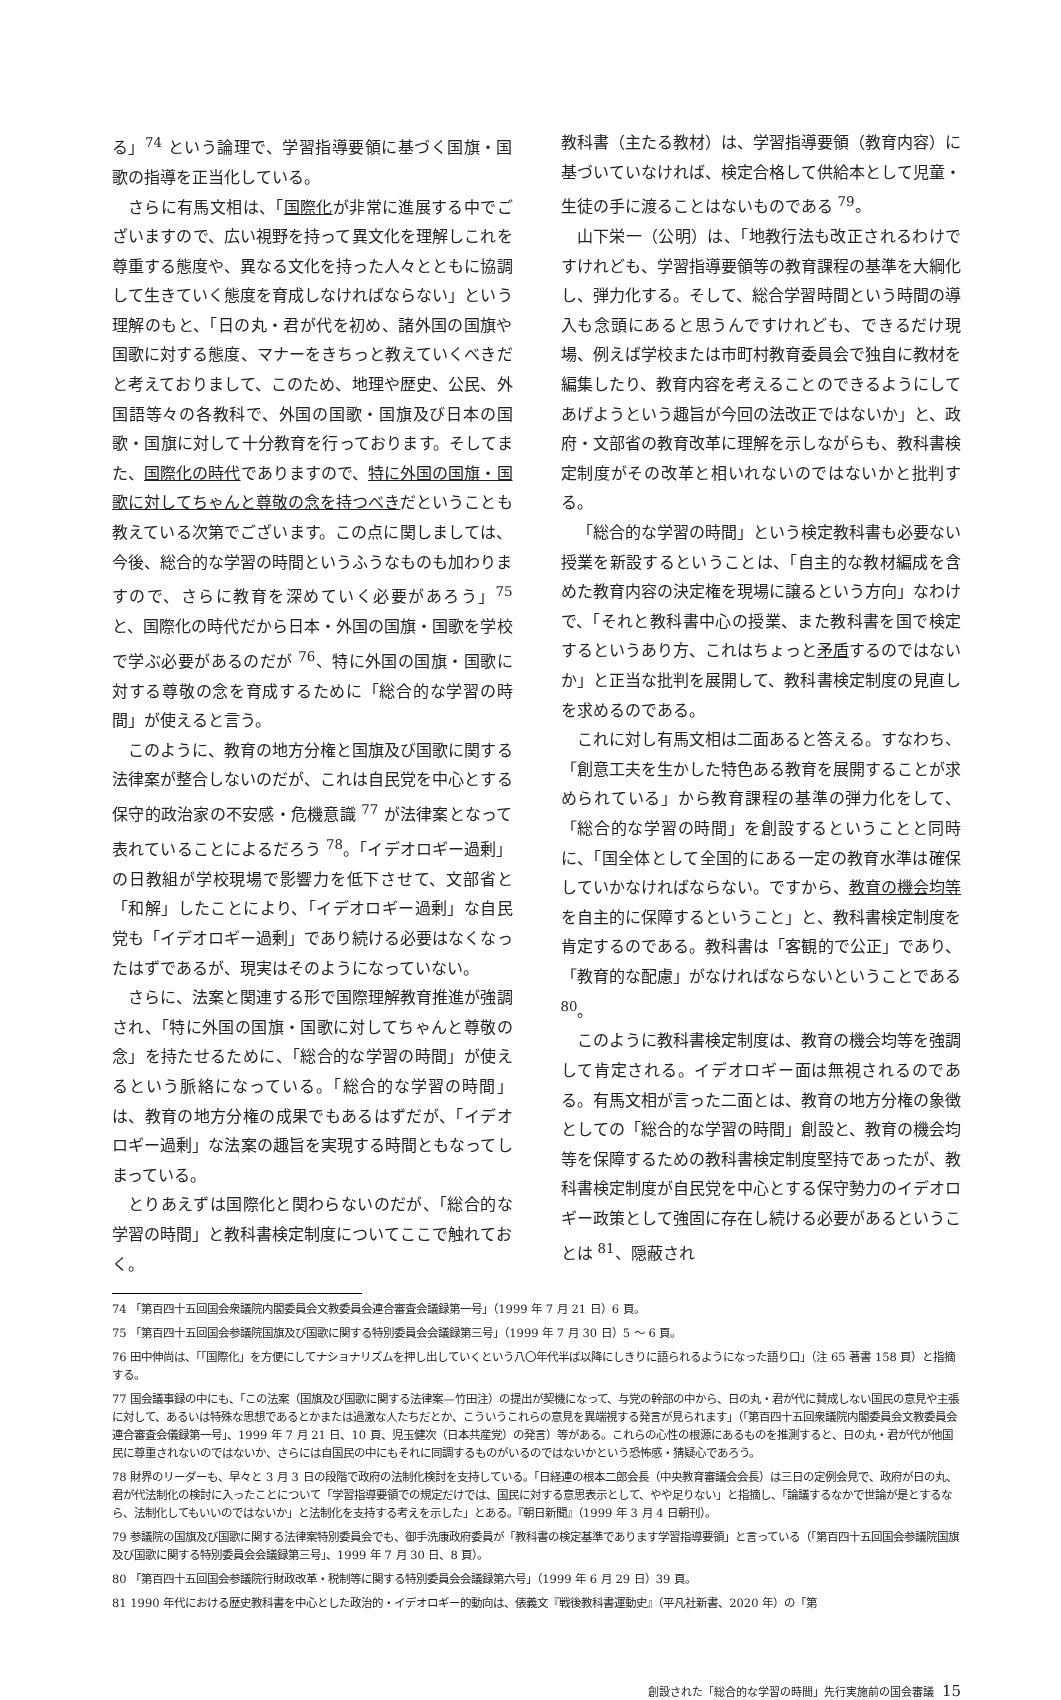る」<sup>74</sup> という論理で、学習指導要領に基づく国旗・国歌の指導を正当化している。
さらに有馬文相は、「国際化が非常に進展する中でございますので、広い視野を持って異文化を理解しこれを尊重する態度や、異なる文化を持った人々とともに協調して生きていく態度を育成しなければならない」という理解のもと、「日の丸・君が代を初め、諸外国の国旗や国歌に対する態度、マナーをきちっと教えていくべきだと考えておりまして、このため、地理や歴史、公民、外国語等々の各教科で、外国の国歌・国旗及び日本の国歌・国旗に対して十分教育を行っております。そしてまた、国際化の時代でありますので、特に外国の国旗・国歌に対してちゃんと尊敬の念を持つべきだということも教えている次第でございます。この点に関しましては、今後、総合的な学習の時間というふうなものも加わりますので、さらに教育を深めていく必要があろう」<sup>75</sup> と、国際化の時代だから日本・外国の国旗・国歌を学校で学ぶ必要があるのだが <sup>76</sup>、特に外国の国旗・国歌に対する尊敬の念を育成するために「総合的な学習の時間」が使えると言う。
このように、教育の地方分権と国旗及び国歌に関する法律案が整合しないのだが、これは自民党を中心とする保守的政治家の不安感・危機意識 <sup>77</sup> が法律案となって表れていることによるだろう <sup>78</sup>。「イデオロギー過剰」の日教組が学校現場で影響力を低下させて、文部省と「和解」したことにより、「イデオロギー過剰」な自民党も「イデオロギー過剰」であり続ける必要はなくなったはずであるが、現実はそのようになっていない。
さらに、法案と関連する形で国際理解教育推進が強調され、「特に外国の国旗・国歌に対してちゃんと尊敬の念」を持たせるために、「総合的な学習の時間」が使えるという脈絡になっている。「総合的な学習の時間」は、教育の地方分権の成果でもあるはずだが、「イデオロギー過剰」な法案の趣旨を実現する時間ともなってしまっている。
とりあえずは国際化と関わらないのだが、「総合的な学習の時間」と教科書検定制度についてここで触れておく。
教科書（主たる教材）は、学習指導要領（教育内容）に基づいていなければ、検定合格して供給本として児童・生徒の手に渡ることはないものである <sup>79</sup>。
山下栄一（公明）は、「地教行法も改正されるわけですけれども、学習指導要領等の教育課程の基準を大綱化し、弾力化する。そして、総合学習時間という時間の導入も念頭にあると思うんですけれども、できるだけ現場、例えば学校または市町村教育委員会で独自に教材を編集したり、教育内容を考えることのできるようにしてあげようという趣旨が今回の法改正ではないか」と、政府・文部省の教育改革に理解を示しながらも、教科書検定制度がその改革と相いれないのではないかと批判する。
「総合的な学習の時間」という検定教科書も必要ない授業を新設するということは、「自主的な教材編成を含めた教育内容の決定権を現場に譲るという方向」なわけで、「それと教科書中心の授業、また教科書を国で検定するというあり方、これはちょっと矛盾するのではないか」と正当な批判を展開して、教科書検定制度の見直しを求めるのである。
これに対し有馬文相は二面あると答える。すなわち、「創意工夫を生かした特色ある教育を展開することが求められている」から教育課程の基準の弾力化をして、「総合的な学習の時間」を創設するということと同時に、「国全体として全国的にある一定の教育水準は確保していかなければならない。ですから、教育の機会均等を自主的に保障するということ」と、教科書検定制度を肯定するのである。教科書は「客観的で公正」であり、「教育的な配慮」がなければならないということである <sup>80</sup>。
このように教科書検定制度は、教育の機会均等を強調して肯定される。イデオロギー面は無視されるのである。有馬文相が言った二面とは、教育の地方分権の象徴としての「総合的な学習の時間」創設と、教育の機会均等を保障するための教科書検定制度堅持であったが、教科書検定制度が自民党を中心とする保守勢力のイデオロギー政策として強固に存在し続ける必要があるということは <sup>81</sup>、隠蔽され
74 「第百四十五回国会衆議院内閣委員会文教委員会連合審査会議録第一号」（1999 年 7 月 21 日）6 頁。
75 「第百四十五回国会参議院国旗及び国歌に関する特別委員会会議録第三号」（1999 年 7 月 30 日）5 ～ 6 頁。
76 田中伸尚は、「「国際化」を方便にしてナショナリズムを押し出していくという八〇年代半ば以降にしきりに語られるようになった語り口」（注 65 著書 158 頁）と指摘する。
77 国会議事録の中にも、「この法案（国旗及び国歌に関する法律案—竹田注）の提出が契機になって、与党の幹部の中から、日の丸・君が代に賛成しない国民の意見や主張に対して、あるいは特殊な思想であるとかまたは過激な人たちだとか、こういうこれらの意見を異端視する発言が見られます」（「第百四十五回衆議院内閣委員会文教委員会連合審査会儀録第一号」、1999 年 7 月 21 日、10 頁、児玉健次（日本共産党）の発言）等がある。これらの心性の根源にあるものを推測すると、日の丸・君が代が他国民に尊重されないのではないか、さらには自国民の中にもそれに同調するものがいるのではないかという恐怖感・猜疑心であろう。
78 財界のリーダーも、早々と 3 月 3 日の段階で政府の法制化検討を支持している。「日経連の根本二郎会長（中央教育審議会会長）は三日の定例会見で、政府が日の丸、君が代法制化の検討に入ったことについて「学習指導要領での規定だけでは、国民に対する意思表示として、やや足りない」と指摘し、「論議するなかで世論が是とするなら、法制化してもいいのではないか」と法制化を支持する考えを示した」とある。『朝日新聞』（1999 年 3 月 4 日朝刊）。
79 参議院の国旗及び国歌に関する法律案特別委員会でも、御手洗康政府委員が「教科書の検定基準であります学習指導要領」と言っている（「第百四十五回国会参議院国旗及び国歌に関する特別委員会会議録第三号」、1999 年 7 月 30 日、8 頁）。
80 「第百四十五回国会参議院行財政改革・税制等に関する特別委員会会議録第六号」（1999 年 6 月 29 日）39 頁。
81 1990 年代における歴史教科書を中心とした政治的・イデオロギー的動向は、俵義文『戦後教科書運動史』（平凡社新書、2020 年）の「第
創設された「総合的な学習の時間」先行実施前の国会審議 15